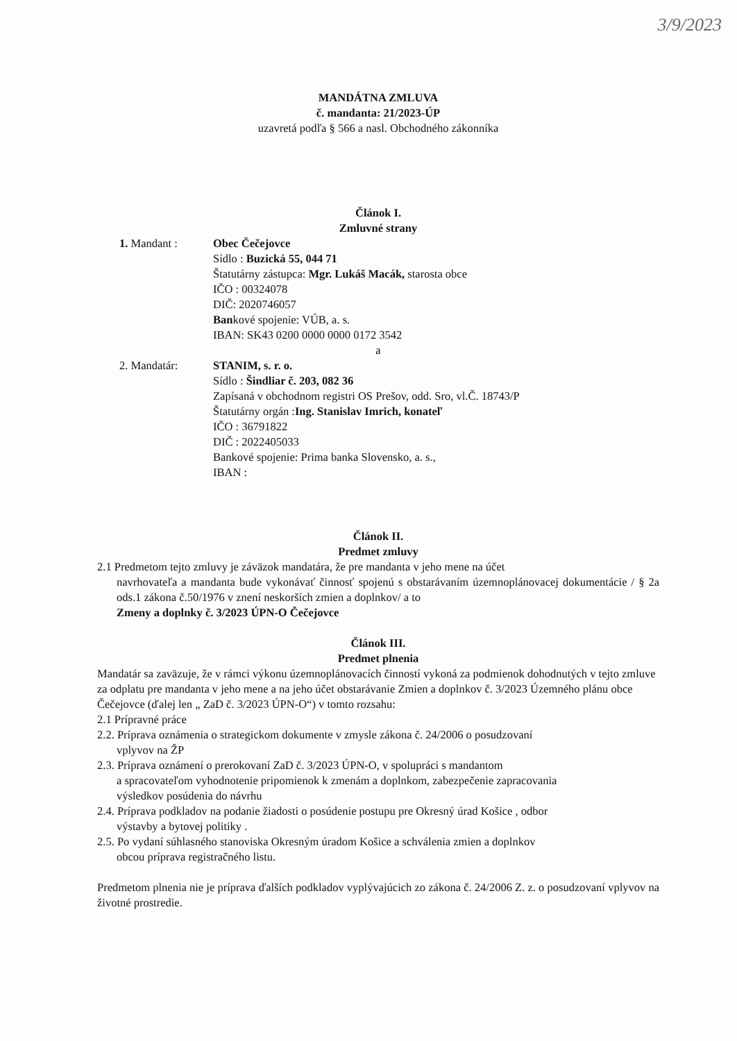3/9/2023
MANDÁTNA ZMLUVA
č. mandanta: 21/2023-ÚP
uzavretá podľa § 566 a nasl. Obchodného zákonníka
Článok I.
Zmluvné strany
1. Mandant : Obec Čečejovce
Sídlo : Buzická 55, 044 71
Štatutárny zástupca: Mgr. Lukáš Macák, starosta obce
IČO : 00324078
DIČ: 2020746057
Bankové spojenie: VÚB, a. s.
IBAN: SK43 0200 0000 0000 0172 3542
a
2. Mandatár: STANIM, s. r. o.
Sídlo : Šindliar č. 203, 082 36
Zapísaná v obchodnom registri OS Prešov, odd. Sro, vl.Č. 18743/P
Štatutárny orgán :Ing. Stanislav Imrich, konateľ
IČO : 36791822
DIČ : 2022405033
Bankové spojenie: Prima banka Slovensko, a. s.,
IBAN :
Článok II.
Predmet zmluvy
2.1 Predmetom tejto zmluvy je záväzok mandatára, že pre mandanta v jeho mene na účet
navrhovateľa a mandanta bude vykonávať činnosť spojenú s obstarávaním územnoplánovacej dokumentácie / § 2a ods.1 zákona č.50/1976 v znení neskorších zmien a doplnkov/ a to
Zmeny a doplnky č. 3/2023 ÚPN-O Čečejovce
Článok III.
Predmet plnenia
Mandatár sa zaväzuje, že v rámci výkonu územnoplánovacích činností vykoná za podmienok dohodnutých v tejto zmluve za odplatu pre mandanta v jeho mene a na jeho účet obstarávanie Zmien a doplnkov č. 3/2023 Územného plánu obce Čečejovce (ďalej len „ ZaD č. 3/2023 ÚPN-O“) v tomto rozsahu:
2.1 Prípravné práce
2.2. Príprava oznámenia o strategickom dokumente v zmysle zákona č. 24/2006 o posudzovaní
vplyvov na ŽP
2.3. Príprava oznámení o prerokovaní ZaD č. 3/2023 ÚPN-O, v spolupráci s mandantom
a spracovateľom vyhodnotenie pripomienok k zmenám a doplnkom, zabezpečenie zapracovania
výsledkov posúdenia do návrhu
2.4. Príprava podkladov na podanie žiadosti o posúdenie postupu pre Okresný úrad Košice , odbor
výstavby a bytovej politiky .
2.5. Po vydaní súhlasného stanoviska Okresným úradom Košice a schválenia zmien a doplnkov
obcou príprava registračného listu.
Predmetom plnenia nie je príprava ďalších podkladov vyplývajúcich zo zákona č. 24/2006 Z. z. o posudzovaní vplyvov na životné prostredie.